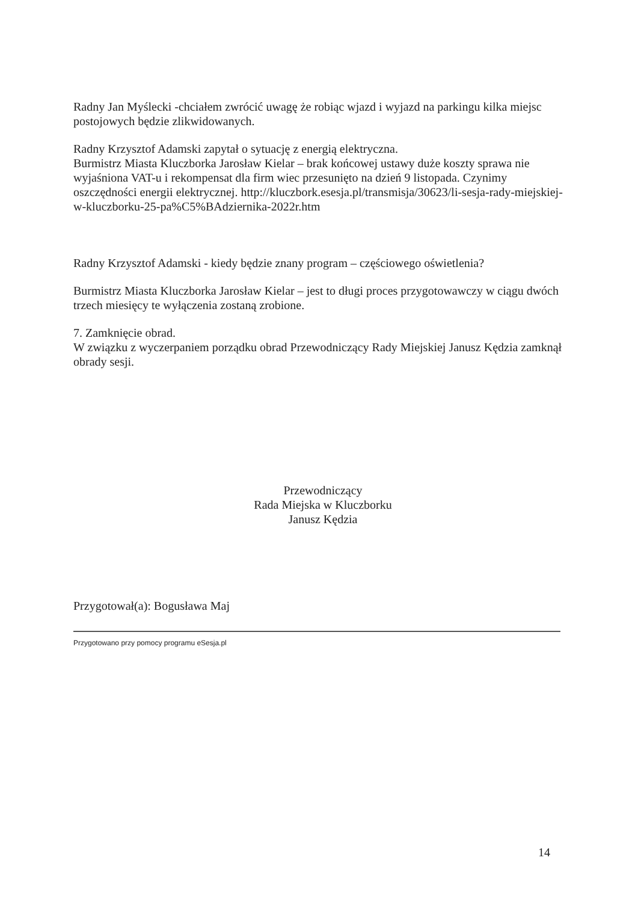Radny Jan Myślecki -chciałem zwrócić uwagę że robiąc wjazd i wyjazd na parkingu kilka miejsc postojowych będzie zlikwidowanych.
Radny Krzysztof Adamski zapytał o sytuację z energią elektryczna.
Burmistrz Miasta Kluczborka Jarosław Kielar – brak końcowej ustawy duże koszty sprawa nie wyjaśniona VAT-u i rekompensat dla firm wiec przesunięto na dzień 9 listopada. Czynimy oszczędności energii elektrycznej. http://kluczbork.esesja.pl/transmisja/30623/li-sesja-rady-miejskiej-w-kluczborku-25-pa%C5%BAdziernika-2022r.htm
Radny Krzysztof Adamski - kiedy będzie znany program – częściowego oświetlenia?
Burmistrz Miasta Kluczborka Jarosław Kielar – jest to długi proces przygotowawczy w ciągu dwóch trzech miesięcy te wyłączenia zostaną zrobione.
7. Zamknięcie obrad.
W związku z wyczerpaniem porządku obrad Przewodniczący Rady Miejskiej Janusz Kędzia zamknął obrady sesji.
Przewodniczący
Rada Miejska w Kluczborku
Janusz Kędzia
Przygotował(a): Bogusława Maj
Przygotowano przy pomocy programu eSesja.pl
14